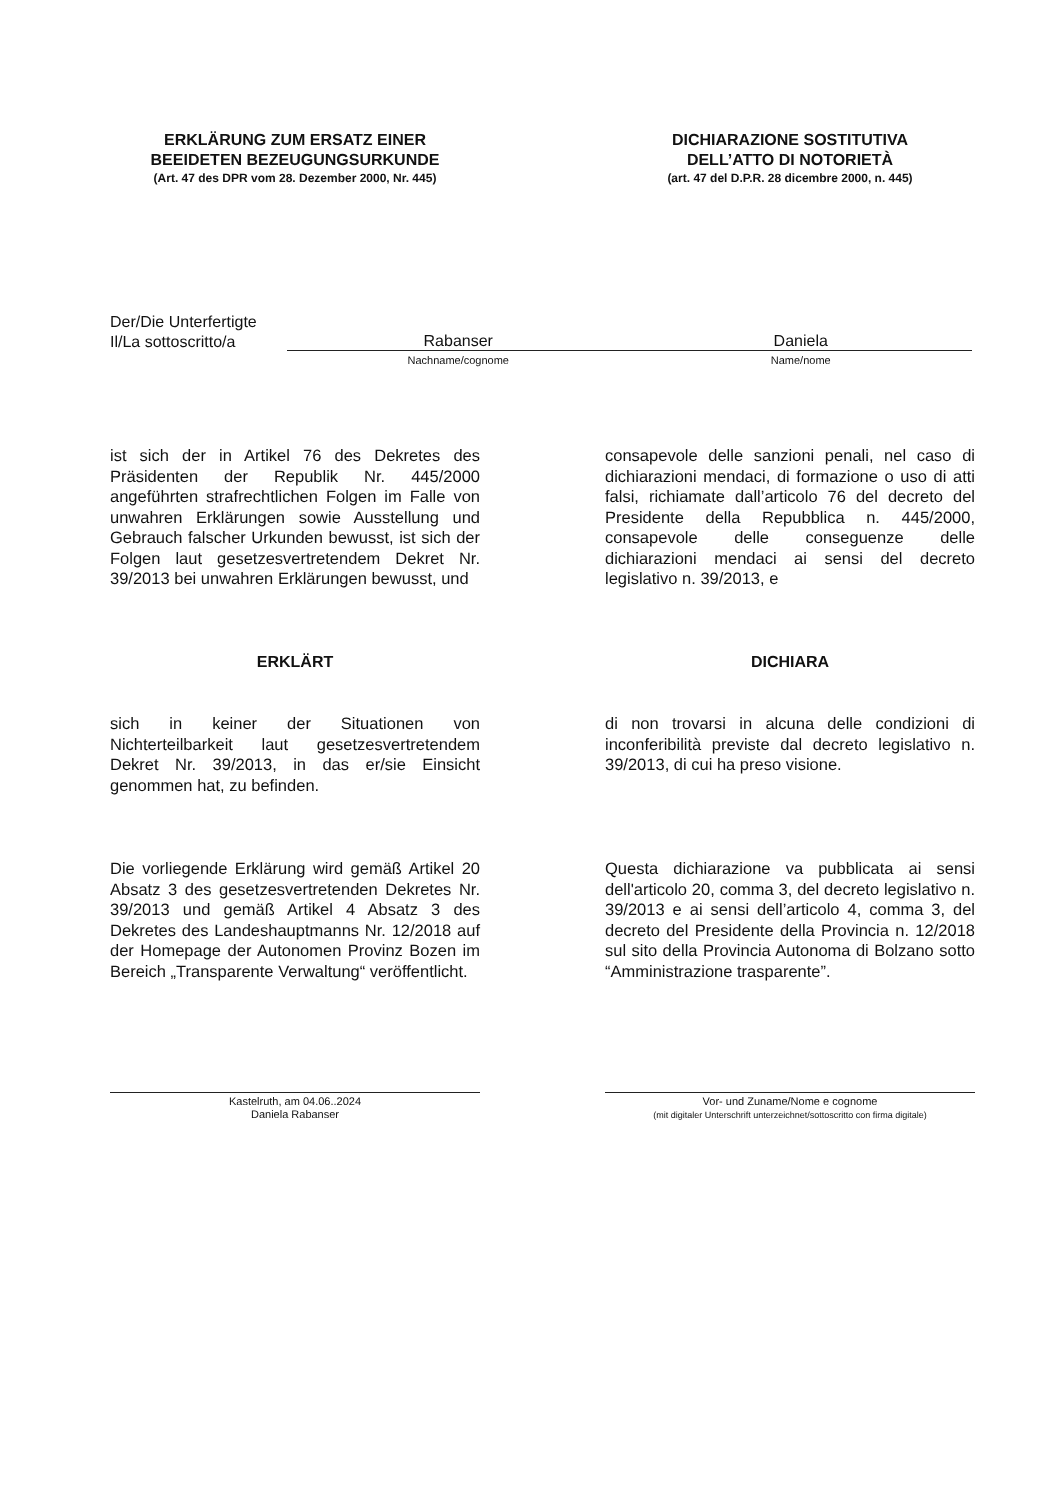ERKLÄRUNG ZUM ERSATZ EINER
BEEIDETEN BEZEUGUNGSURKUNDE
(Art. 47 des DPR vom 28. Dezember 2000, Nr. 445)
DICHIARAZIONE SOSTITUTIVA
DELL’ATTO DI NOTORIETÀ
(art. 47 del D.P.R. 28 dicembre 2000, n. 445)
Der/Die Unterfertigte
Il/La sottoscritto/a
Rabanser Daniela
Nachname/cognome Name/nome
ist sich der in Artikel 76 des Dekretes des Präsidenten der Republik Nr. 445/2000 angeführten strafrechtlichen Folgen im Falle von unwahren Erklärungen sowie Ausstellung und Gebrauch falscher Urkunden bewusst, ist sich der Folgen laut gesetzesvertretendem Dekret Nr. 39/2013 bei unwahren Erklärungen bewusst, und
consapevole delle sanzioni penali, nel caso di dichiarazioni mendaci, di formazione o uso di atti falsi, richiamate dall’articolo 76 del decreto del Presidente della Repubblica n. 445/2000, consapevole delle conseguenze delle dichiarazioni mendaci ai sensi del decreto legislativo n. 39/2013, e
ERKLÄRT DICHIARA
sich in keiner der Situationen von Nichterteilbarkeit laut gesetzesvertretendem Dekret Nr. 39/2013, in das er/sie Einsicht genommen hat, zu befinden.
di non trovarsi in alcuna delle condizioni di inconferibilità previste dal decreto legislativo n. 39/2013, di cui ha preso visione.
Die vorliegende Erklärung wird gemäß Artikel 20 Absatz 3 des gesetzesvertretenden Dekretes Nr. 39/2013 und gemäß Artikel 4 Absatz 3 des Dekretes des Landeshauptmanns Nr. 12/2018 auf der Homepage der Autonomen Provinz Bozen im Bereich „Transparente Verwaltung“ veröffentlicht.
Questa dichiarazione va pubblicata ai sensi dell'articolo 20, comma 3, del decreto legislativo n. 39/2013 e ai sensi dell’articolo 4, comma 3, del decreto del Presidente della Provincia n. 12/2018 sul sito della Provincia Autonoma di Bolzano sotto “Amministrazione trasparente”.
Kastelruth, am 04.06..2024
Daniela Rabanser
Vor- und Zuname/Nome e cognome
(mit digitaler Unterschrift unterzeichnet/sottoscritto con firma digitale)